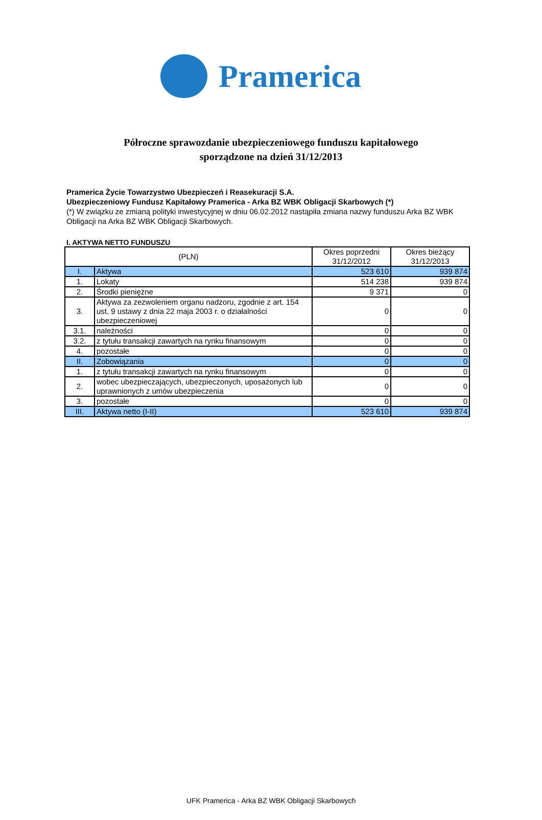Pramerica
Półroczne sprawozdanie ubezpieczeniowego funduszu kapitałowego
sporządzone na dzień 31/12/2013
Pramerica Życie Towarzystwo Ubezpieczeń i Reasekuracji S.A.
Ubezpieczeniowy Fundusz Kapitałowy Pramerica - Arka BZ WBK Obligacji Skarbowych (*)
(*) W związku ze zmianą polityki inwestycyjnej w dniu 06.02.2012 nastąpiła zmiana nazwy funduszu Arka BZ WBK Obligacji na Arka BZ WBK Obligacji Skarbowych.
I. AKTYWA NETTO FUNDUSZU
| (PLN) | | Okres poprzedni 31/12/2012 | Okres bieżący 31/12/2013 |
| --- | --- | --- | --- |
| I. | Aktywa | 523 610 | 939 874 |
| 1. | Lokaty | 514 238 | 939 874 |
| 2. | Środki pieniężne | 9 371 | 0 |
| 3. | Aktywa za zezwoleniem organu nadzoru, zgodnie z art. 154 ust. 9 ustawy z dnia 22 maja 2003 r. o działalności ubezpieczeniowej | 0 | 0 |
| 3.1. | należności | 0 | 0 |
| 3.2. | z tytułu transakcji zawartych na rynku finansowym | 0 | 0 |
| 4. | pozostałe | 0 | 0 |
| II. | Zobowiązania | 0 | 0 |
| 1. | z tytułu transakcji zawartych na rynku finansowym | 0 | 0 |
| 2. | wobec ubezpieczających, ubezpieczonych, uposażonych lub uprawnionych z umów ubezpieczenia | 0 | 0 |
| 3. | pozostałe | 0 | 0 |
| III. | Aktywa netto (I-II) | 523 610 | 939 874 |
UFK Pramerica - Arka BZ WBK Obligacji Skarbowych